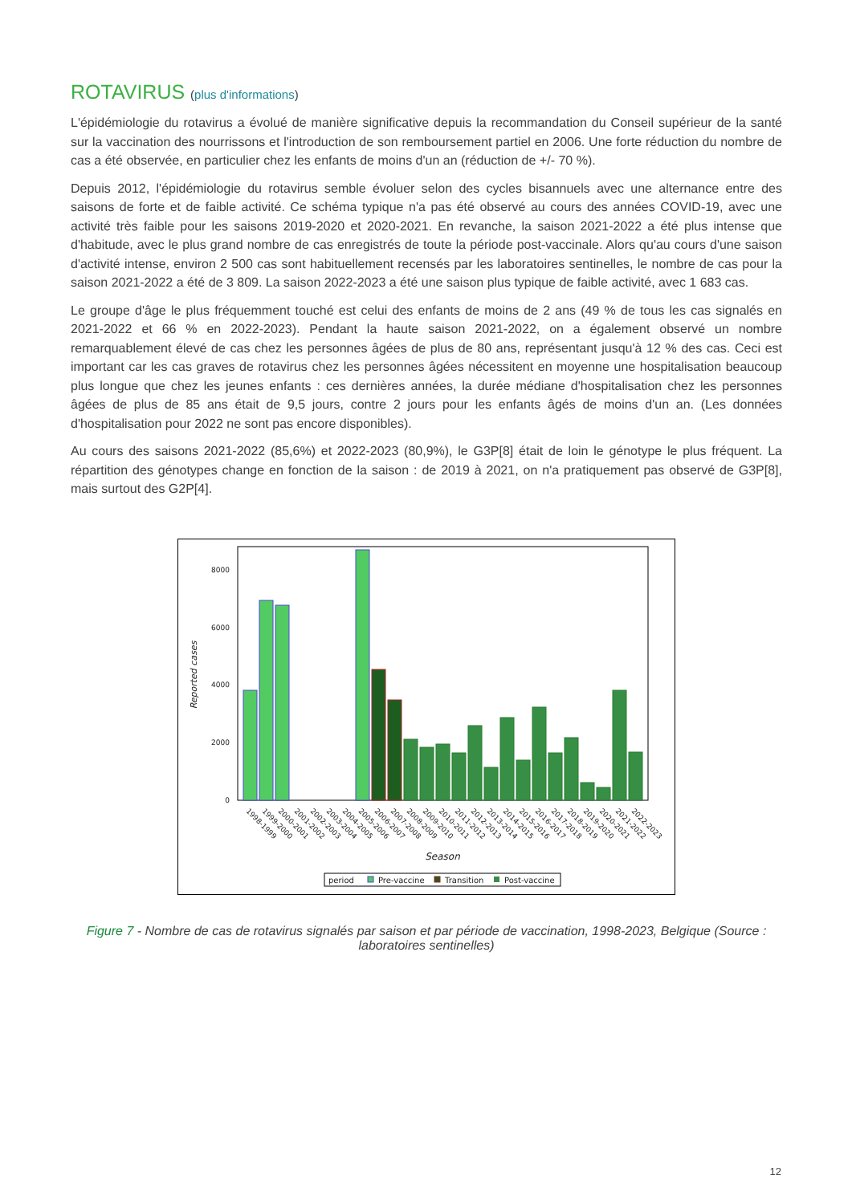ROTAVIRUS (plus d'informations)
L'épidémiologie du rotavirus a évolué de manière significative depuis la recommandation du Conseil supérieur de la santé sur la vaccination des nourrissons et l'introduction de son remboursement partiel en 2006. Une forte réduction du nombre de cas a été observée, en particulier chez les enfants de moins d'un an (réduction de +/- 70 %).
Depuis 2012, l'épidémiologie du rotavirus semble évoluer selon des cycles bisannuels avec une alternance entre des saisons de forte et de faible activité. Ce schéma typique n'a pas été observé au cours des années COVID-19, avec une activité très faible pour les saisons 2019-2020 et 2020-2021. En revanche, la saison 2021-2022 a été plus intense que d'habitude, avec le plus grand nombre de cas enregistrés de toute la période post-vaccinale. Alors qu'au cours d'une saison d'activité intense, environ 2 500 cas sont habituellement recensés par les laboratoires sentinelles, le nombre de cas pour la saison 2021-2022 a été de 3 809. La saison 2022-2023 a été une saison plus typique de faible activité, avec 1 683 cas.
Le groupe d'âge le plus fréquemment touché est celui des enfants de moins de 2 ans (49 % de tous les cas signalés en 2021-2022 et 66 % en 2022-2023). Pendant la haute saison 2021-2022, on a également observé un nombre remarquablement élevé de cas chez les personnes âgées de plus de 80 ans, représentant jusqu'à 12 % des cas. Ceci est important car les cas graves de rotavirus chez les personnes âgées nécessitent en moyenne une hospitalisation beaucoup plus longue que chez les jeunes enfants : ces dernières années, la durée médiane d'hospitalisation chez les personnes âgées de plus de 85 ans était de 9,5 jours, contre 2 jours pour les enfants âgés de moins d'un an. (Les données d'hospitalisation pour 2022 ne sont pas encore disponibles).
Au cours des saisons 2021-2022 (85,6%) et 2022-2023 (80,9%), le G3P[8] était de loin le génotype le plus fréquent. La répartition des génotypes change en fonction de la saison : de 2019 à 2021, on n'a pratiquement pas observé de G3P[8], mais surtout des G2P[4].
Reported cases
0
2000
4000
6000
8000
Season
1998-1999
1999-2000
2000-2001
2001-2002
2002-2003
2003-2004
2004-2005
2005-2006
2006-2007
2007-2008
2008-2009
2009-2010
2010-2011
2011-2012
2012-2013
2013-2014
2014-2015
2015-2016
2016-2017
2017-2018
2018-2019
2019-2020
2020-2021
2021-2022
2022-2023
period
Pre-vaccine
Transition
Post-vaccine
Figure 7 - Nombre de cas de rotavirus signalés par saison et par période de vaccination, 1998-2023, Belgique (Source : laboratoires sentinelles)
12